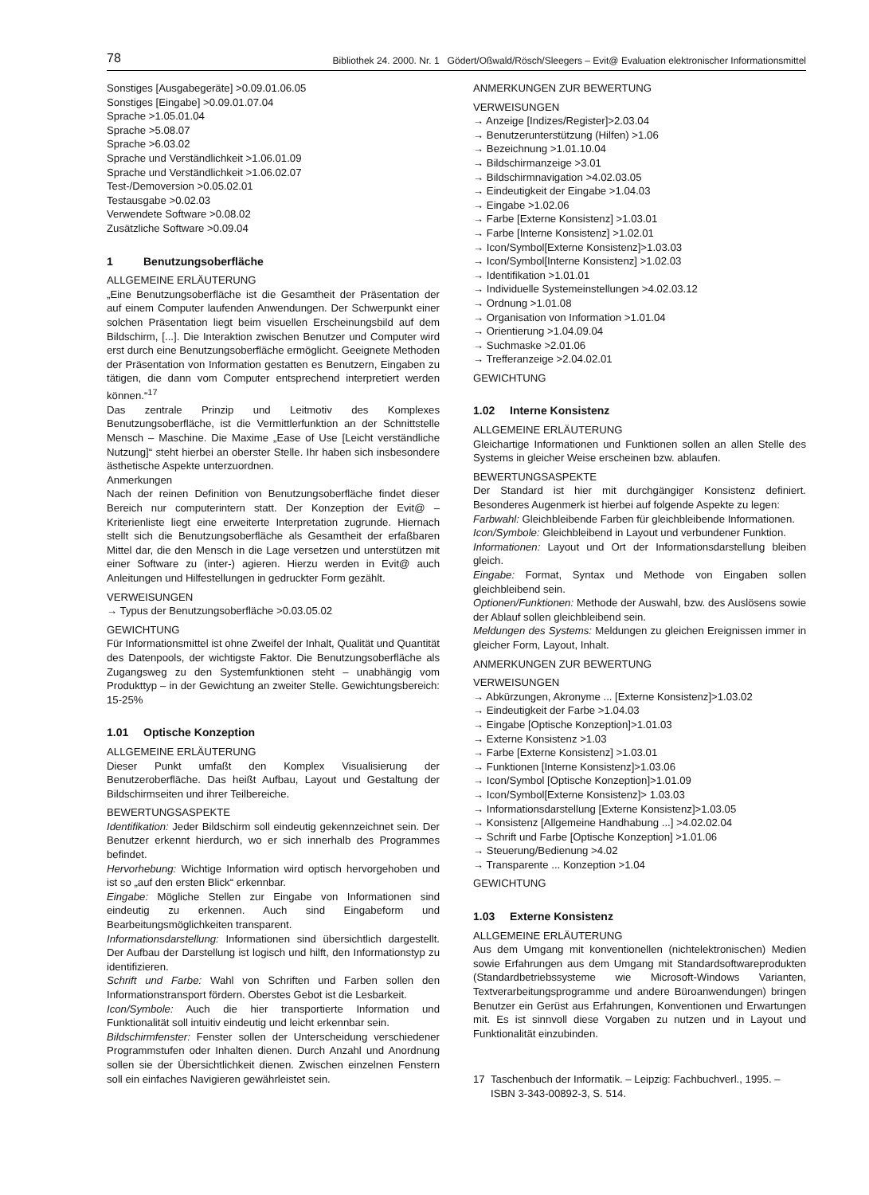78 Bibliothek 24. 2000. Nr. 1 Gödert/Oßwald/Rösch/Sleegers – Evit@ Evaluation elektronischer Informationsmittel
Sonstiges [Ausgabegeräte] >0.09.01.06.05
Sonstiges [Eingabe] >0.09.01.07.04
Sprache >1.05.01.04
Sprache >5.08.07
Sprache >6.03.02
Sprache und Verständlichkeit >1.06.01.09
Sprache und Verständlichkeit >1.06.02.07
Test-/Demoversion >0.05.02.01
Testausgabe >0.02.03
Verwendete Software >0.08.02
Zusätzliche Software >0.09.04
1 Benutzungsoberfläche
ALLGEMEINE ERLÄUTERUNG
„Eine Benutzungsoberfläche ist die Gesamtheit der Präsentation der auf einem Computer laufenden Anwendungen. Der Schwerpunkt einer solchen Präsentation liegt beim visuellen Erscheinungsbild auf dem Bildschirm, [...]. Die Interaktion zwischen Benutzer und Computer wird erst durch eine Benutzungsoberfläche ermöglicht. Geeignete Methoden der Präsentation von Information gestatten es Benutzern, Eingaben zu tätigen, die dann vom Computer entsprechend interpretiert werden können.“<sup>17</sup>
Das zentrale Prinzip und Leitmotiv des Komplexes Benutzungsoberfläche, ist die Vermittlerfunktion an der Schnittstelle Mensch – Maschine. Die Maxime „Ease of Use [Leicht verständliche Nutzung]“ steht hierbei an oberster Stelle. Ihr haben sich insbesondere ästhetische Aspekte unterzuordnen.
Anmerkungen
Nach der reinen Definition von Benutzungsoberfläche findet dieser Bereich nur computerintern statt. Der Konzeption der Evit@ – Kriterienliste liegt eine erweiterte Interpretation zugrunde. Hiernach stellt sich die Benutzungsoberfläche als Gesamtheit der erfaßbaren Mittel dar, die den Mensch in die Lage versetzen und unterstützen mit einer Software zu (inter-) agieren. Hierzu werden in Evit@ auch Anleitungen und Hilfestellungen in gedruckter Form gezählt.
VERWEISUNGEN
→ Typus der Benutzungsoberfläche >0.03.05.02
GEWICHTUNG
Für Informationsmittel ist ohne Zweifel der Inhalt, Qualität und Quantität des Datenpools, der wichtigste Faktor. Die Benutzungsoberfläche als Zugangsweg zu den Systemfunktionen steht – unabhängig vom Produkttyp – in der Gewichtung an zweiter Stelle. Gewichtungsbereich: 15-25%
1.01 Optische Konzeption
ALLGEMEINE ERLÄUTERUNG
Dieser Punkt umfaßt den Komplex Visualisierung der Benutzeroberfläche. Das heißt Aufbau, Layout und Gestaltung der Bildschirmseiten und ihrer Teilbereiche.
BEWERTUNGSASPEKTE
Identifikation: Jeder Bildschirm soll eindeutig gekennzeichnet sein. Der Benutzer erkennt hierdurch, wo er sich innerhalb des Programmes befindet.
Hervorhebung: Wichtige Information wird optisch hervorgehoben und ist so „auf den ersten Blick“ erkennbar.
Eingabe: Mögliche Stellen zur Eingabe von Informationen sind eindeutig zu erkennen. Auch sind Eingabeform und Bearbeitungsmöglichkeiten transparent.
Informationsdarstellung: Informationen sind übersichtlich dargestellt. Der Aufbau der Darstellung ist logisch und hilft, den Informationstyp zu identifizieren.
Schrift und Farbe: Wahl von Schriften und Farben sollen den Informationstransport fördern. Oberstes Gebot ist die Lesbarkeit.
Icon/Symbole: Auch die hier transportierte Information und Funktionalität soll intuitiv eindeutig und leicht erkennbar sein.
Bildschirmfenster: Fenster sollen der Unterscheidung verschiedener Programmstufen oder Inhalten dienen. Durch Anzahl und Anordnung sollen sie der Übersichtlichkeit dienen. Zwischen einzelnen Fenstern soll ein einfaches Navigieren gewährleistet sein.
ANMERKUNGEN ZUR BEWERTUNG
VERWEISUNGEN
→ Anzeige [Indizes/Register]>2.03.04
→ Benutzerunterstützung (Hilfen) >1.06
→ Bezeichnung >1.01.10.04
→ Bildschirmanzeige >3.01
→ Bildschirmnavigation >4.02.03.05
→ Eindeutigkeit der Eingabe >1.04.03
→ Eingabe >1.02.06
→ Farbe [Externe Konsistenz] >1.03.01
→ Farbe [Interne Konsistenz] >1.02.01
→ Icon/Symbol[Externe Konsistenz]>1.03.03
→ Icon/Symbol[Interne Konsistenz] >1.02.03
→ Identifikation >1.01.01
→ Individuelle Systemeinstellungen >4.02.03.12
→ Ordnung >1.01.08
→ Organisation von Information >1.01.04
→ Orientierung >1.04.09.04
→ Suchmaske >2.01.06
→ Trefferanzeige >2.04.02.01
GEWICHTUNG
1.02 Interne Konsistenz
ALLGEMEINE ERLÄUTERUNG
Gleichartige Informationen und Funktionen sollen an allen Stelle des Systems in gleicher Weise erscheinen bzw. ablaufen.
BEWERTUNGSASPEKTE
Der Standard ist hier mit durchgängiger Konsistenz definiert. Besonderes Augenmerk ist hierbei auf folgende Aspekte zu legen:
Farbwahl: Gleichbleibende Farben für gleichbleibende Informationen.
Icon/Symbole: Gleichbleibend in Layout und verbundener Funktion.
Informationen: Layout und Ort der Informationsdarstellung bleiben gleich.
Eingabe: Format, Syntax und Methode von Eingaben sollen gleichbleibend sein.
Optionen/Funktionen: Methode der Auswahl, bzw. des Auslösens sowie der Ablauf sollen gleichbleibend sein.
Meldungen des Systems: Meldungen zu gleichen Ereignissen immer in gleicher Form, Layout, Inhalt.
ANMERKUNGEN ZUR BEWERTUNG
VERWEISUNGEN
→ Abkürzungen, Akronyme ... [Externe Konsistenz]>1.03.02
→ Eindeutigkeit der Farbe >1.04.03
→ Eingabe [Optische Konzeption]>1.01.03
→ Externe Konsistenz >1.03
→ Farbe [Externe Konsistenz] >1.03.01
→ Funktionen [Interne Konsistenz]>1.03.06
→ Icon/Symbol [Optische Konzeption]>1.01.09
→ Icon/Symbol[Externe Konsistenz]> 1.03.03
→ Informationsdarstellung [Externe Konsistenz]>1.03.05
→ Konsistenz [Allgemeine Handhabung ...] >4.02.02.04
→ Schrift und Farbe [Optische Konzeption] >1.01.06
→ Steuerung/Bedienung >4.02
→ Transparente ... Konzeption >1.04
GEWICHTUNG
1.03 Externe Konsistenz
ALLGEMEINE ERLÄUTERUNG
Aus dem Umgang mit konventionellen (nichtelektronischen) Medien sowie Erfahrungen aus dem Umgang mit Standardsoftwareprodukten (Standardbetriebssysteme wie Microsoft-Windows Varianten, Textverarbeitungsprogramme und andere Büroanwendungen) bringen Benutzer ein Gerüst aus Erfahrungen, Konventionen und Erwartungen mit. Es ist sinnvoll diese Vorgaben zu nutzen und in Layout und Funktionalität einzubinden.
17 Taschenbuch der Informatik. – Leipzig: Fachbuchverl., 1995. – ISBN 3-343-00892-3, S. 514.